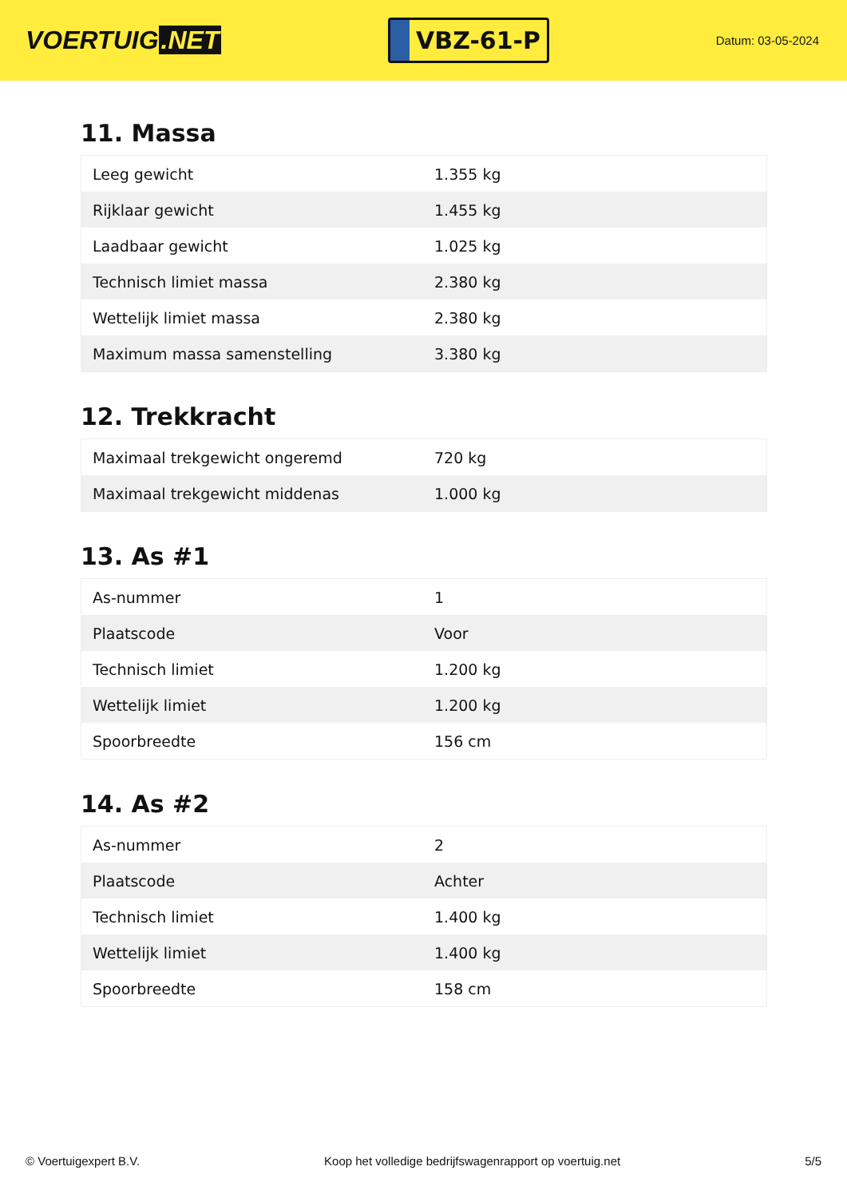VOERTUIG.NET
VBZ-61-P
Datum: 03-05-2024
11. Massa
| Leeg gewicht | 1.355 kg |
| Rijklaar gewicht | 1.455 kg |
| Laadbaar gewicht | 1.025 kg |
| Technisch limiet massa | 2.380 kg |
| Wettelijk limiet massa | 2.380 kg |
| Maximum massa samenstelling | 3.380 kg |
12. Trekkracht
| Maximaal trekgewicht ongeremd | 720 kg |
| Maximaal trekgewicht middenas | 1.000 kg |
13. As #1
| As-nummer | 1 |
| Plaatscode | Voor |
| Technisch limiet | 1.200 kg |
| Wettelijk limiet | 1.200 kg |
| Spoorbreedte | 156 cm |
14. As #2
| As-nummer | 2 |
| Plaatscode | Achter |
| Technisch limiet | 1.400 kg |
| Wettelijk limiet | 1.400 kg |
| Spoorbreedte | 158 cm |
© Voertuigexpert B.V. Koop het volledige bedrijfswagenrapport op voertuig.net 5/5